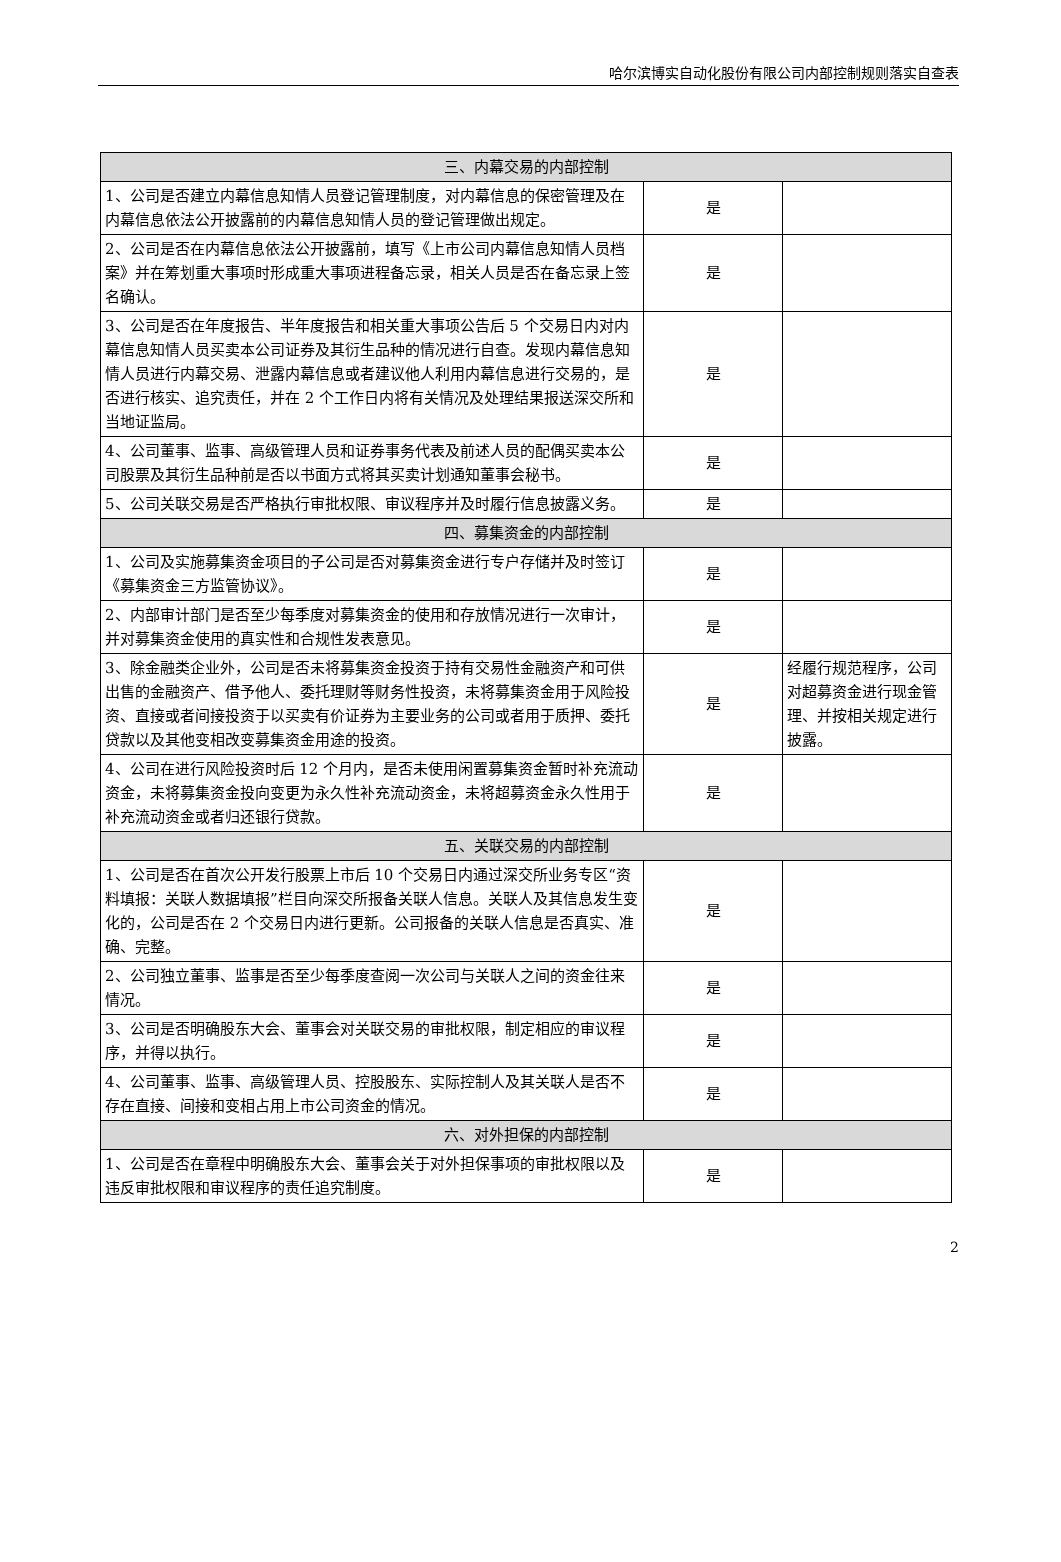哈尔滨博实自动化股份有限公司内部控制规则落实自查表
| 三、内幕交易的内部控制 | | |
| 1、公司是否建立内幕信息知情人员登记管理制度，对内幕信息的保密管理及在内幕信息依法公开披露前的内幕信息知情人员的登记管理做出规定。 | 是 | |
| 2、公司是否在内幕信息依法公开披露前，填写《上市公司内幕信息知情人员档案》并在筹划重大事项时形成重大事项进程备忘录，相关人员是否在备忘录上签名确认。 | 是 | |
| 3、公司是否在年度报告、半年度报告和相关重大事项公告后 5 个交易日内对内幕信息知情人员买卖本公司证券及其衍生品种的情况进行自查。发现内幕信息知情人员进行内幕交易、泄露内幕信息或者建议他人利用内幕信息进行交易的，是否进行核实、追究责任，并在 2 个工作日内将有关情况及处理结果报送深交所和当地证监局。 | 是 | |
| 4、公司董事、监事、高级管理人员和证券事务代表及前述人员的配偶买卖本公司股票及其衍生品种前是否以书面方式将其买卖计划通知董事会秘书。 | 是 | |
| 5、公司关联交易是否严格执行审批权限、审议程序并及时履行信息披露义务。 | 是 | |
| 四、募集资金的内部控制 | | |
| 1、公司及实施募集资金项目的子公司是否对募集资金进行专户存储并及时签订《募集资金三方监管协议》。 | 是 | |
| 2、内部审计部门是否至少每季度对募集资金的使用和存放情况进行一次审计，并对募集资金使用的真实性和合规性发表意见。 | 是 | |
| 3、除金融类企业外，公司是否未将募集资金投资于持有交易性金融资产和可供出售的金融资产、借予他人、委托理财等财务性投资，未将募集资金用于风险投资、直接或者间接投资于以买卖有价证券为主要业务的公司或者用于质押、委托贷款以及其他变相改变募集资金用途的投资。 | 是 | 经履行规范程序，公司对超募资金进行现金管理、并按相关规定进行披露。 |
| 4、公司在进行风险投资时后 12 个月内，是否未使用闲置募集资金暂时补充流动资金，未将募集资金投向变更为永久性补充流动资金，未将超募资金永久性用于补充流动资金或者归还银行贷款。 | 是 | |
| 五、关联交易的内部控制 | | |
| 1、公司是否在首次公开发行股票上市后 10 个交易日内通过深交所业务专区“资料填报：关联人数据填报”栏目向深交所报备关联人信息。关联人及其信息发生变化的，公司是否在 2 个交易日内进行更新。公司报备的关联人信息是否真实、准确、完整。 | 是 | |
| 2、公司独立董事、监事是否至少每季度查阅一次公司与关联人之间的资金往来情况。 | 是 | |
| 3、公司是否明确股东大会、董事会对关联交易的审批权限，制定相应的审议程序，并得以执行。 | 是 | |
| 4、公司董事、监事、高级管理人员、控股股东、实际控制人及其关联人是否不存在直接、间接和变相占用上市公司资金的情况。 | 是 | |
| 六、对外担保的内部控制 | | |
| 1、公司是否在章程中明确股东大会、董事会关于对外担保事项的审批权限以及违反审批权限和审议程序的责任追究制度。 | 是 | |
2